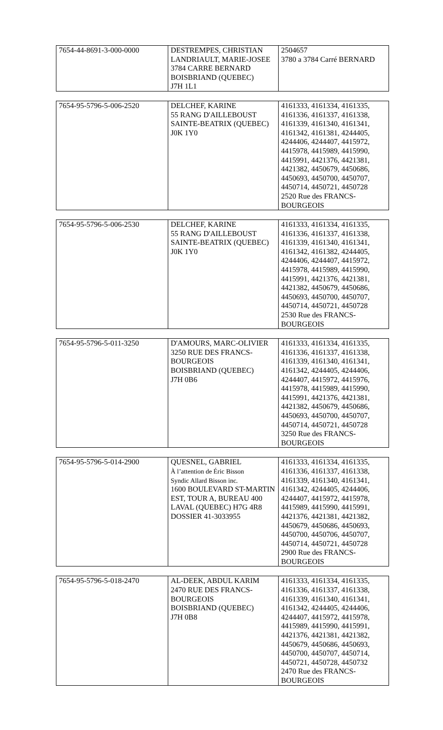| 7654-44-8691-3-000-0000 | DESTREMPES, CHRISTIAN LANDRIAULT, MARIE-JOSEE 3784 CARRE BERNARD BOISBRIAND (QUEBEC) J7H 1L1 | 2504657 3780 a 3784 Carré BERNARD |
| 7654-95-5796-5-006-2520 | DELCHEF, KARINE 55 RANG D'AILLEBOUST SAINTE-BEATRIX (QUEBEC) J0K 1Y0 | 4161333, 4161334, 4161335, 4161336, 4161337, 4161338, 4161339, 4161340, 4161341, 4161342, 4161381, 4244405, 4244406, 4244407, 4415972, 4415978, 4415989, 4415990, 4415991, 4421376, 4421381, 4421382, 4450679, 4450686, 4450693, 4450700, 4450707, 4450714, 4450721, 4450728 2520 Rue des FRANCS-BOURGEOIS |
| 7654-95-5796-5-006-2530 | DELCHEF, KARINE 55 RANG D'AILLEBOUST SAINTE-BEATRIX (QUEBEC) J0K 1Y0 | 4161333, 4161334, 4161335, 4161336, 4161337, 4161338, 4161339, 4161340, 4161341, 4161342, 4161382, 4244405, 4244406, 4244407, 4415972, 4415978, 4415989, 4415990, 4415991, 4421376, 4421381, 4421382, 4450679, 4450686, 4450693, 4450700, 4450707, 4450714, 4450721, 4450728 2530 Rue des FRANCS-BOURGEOIS |
| 7654-95-5796-5-011-3250 | D'AMOURS, MARC-OLIVIER 3250 RUE DES FRANCS-BOURGEOIS BOISBRIAND (QUEBEC) J7H 0B6 | 4161333, 4161334, 4161335, 4161336, 4161337, 4161338, 4161339, 4161340, 4161341, 4161342, 4244405, 4244406, 4244407, 4415972, 4415976, 4415978, 4415989, 4415990, 4415991, 4421376, 4421381, 4421382, 4450679, 4450686, 4450693, 4450700, 4450707, 4450714, 4450721, 4450728 3250 Rue des FRANCS-BOURGEOIS |
| 7654-95-5796-5-014-2900 | QUESNEL, GABRIEL À l’attention de Éric Bisson Syndic Allard Bisson inc. 1600 BOULEVARD ST-MARTIN EST, TOUR A, BUREAU 400 LAVAL (QUEBEC) H7G 4R8 DOSSIER 41-3033955 | 4161333, 4161334, 4161335, 4161336, 4161337, 4161338, 4161339, 4161340, 4161341, 4161342, 4244405, 4244406, 4244407, 4415972, 4415978, 4415989, 4415990, 4415991, 4421376, 4421381, 4421382, 4450679, 4450686, 4450693, 4450700, 4450706, 4450707, 4450714, 4450721, 4450728 2900 Rue des FRANCS-BOURGEOIS |
| 7654-95-5796-5-018-2470 | AL-DEEK, ABDUL KARIM 2470 RUE DES FRANCS-BOURGEOIS BOISBRIAND (QUEBEC) J7H 0B8 | 4161333, 4161334, 4161335, 4161336, 4161337, 4161338, 4161339, 4161340, 4161341, 4161342, 4244405, 4244406, 4244407, 4415972, 4415978, 4415989, 4415990, 4415991, 4421376, 4421381, 4421382, 4450679, 4450686, 4450693, 4450700, 4450707, 4450714, 4450721, 4450728, 4450732 2470 Rue des FRANCS-BOURGEOIS |